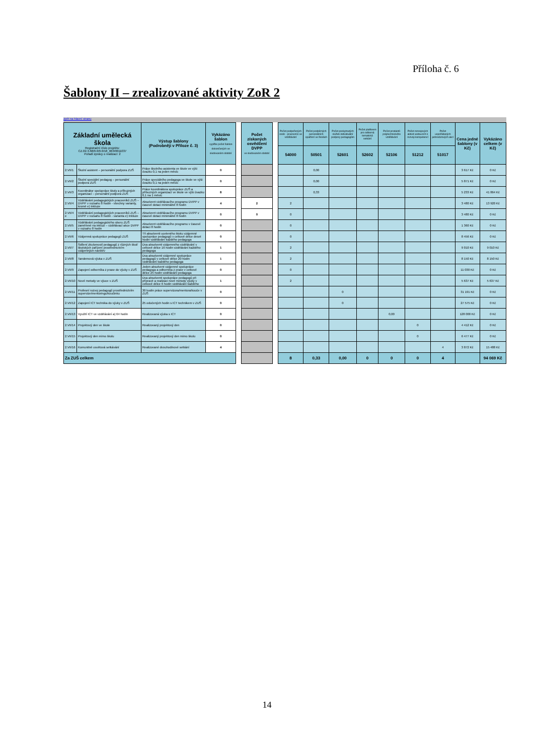Příloha č. 6
Šablony II – zrealizované aktivity ZoR 2
zpět na hlavní stranu
| Základní umělecká škola Registrační číslo projektu: CZ.02.3.68/0.0/0.0/18_063/0011037 Pořadí zprávy o realizaci: 2 | | Výstup šablony (Podrobněji v Příloze č. 3) | Vykázáno šablon vyplňte počet šablon dokončených ve sledovaném období | | Počet získaných osvědčení DVPP ve sledovaném období | | Počet podpořených osob - pracovníci ve vzdělávání | Počet podpůrných personálních opatření ve školách | Počet poskytnutých služeb individuální podpory pedagogům | Počet platforem pro odborná tematická setkání | Počet produktů polytechnického vzdělávání | Počet rozvojových aktivit vedoucích k rozvoji kompetencí | Počet uspořádaných jednorázových akcí | Cena jedné šablony (v Kč) | Vykázáno celkem (v Kč) |
| | | | | | | | 54000 | 50501 | 52601 | 52602 | 52106 | 51212 | 51017 | | |
| 2.VII/1 | Školní asistent – personální podpora ZUŠ | Práce školního asistenta ve škole ve výši úvazku 0,1 na jeden měsíc | 0 | | | | | 0,00 | | | | | | 3 617 Kč | 0 Kč |
| 2.VII/2 | Školní speciální pedagog – personální podpora ZUŠ | Práce speciálního pedagoga ve škole ve výši úvazku 0,1 na jeden měsíc | 0 | | | | | 0,00 | | | | | | 5 871 Kč | 0 Kč |
| 2.VII/3 | Koordinátor spolupráce školy a příbuzných organizací – personální podpora ZUŠ | Práce koordinátora spolupráce ZUŠ a příbuzných organizací ve škole ve výši úvazku 0,1 na 1 měsíc | 8 | | | | | 0,33 | | | | | | 5 233 Kč | 41 864 Kč |
| 2.VII/4 | Vzdělávání pedagogických pracovníků ZUŠ – DVPP v rozsahu 8 hodin - všechny varianty, kromě e) Inkluze | Absolvent vzdělávacího programu DVPP v časové dotaci minimálně 8 hodin | 4 | | 2 | | 2 | | | | | | | 3 480 Kč | 13 920 Kč |
| 2.VII/4 e | Vzdělávání pedagogických pracovníků ZUŠ – DVPP v rozsahu 8 hodin - varianta e) Inkluze | Absolvent vzdělávacího programu DVPP v časové dotaci minimálně 8 hodin | 0 | | 0 | | 0 | | | | | | | 3 480 Kč | 0 Kč |
| 2.VII/5 | Vzdělávání pedagogického sboru ZUŠ zaměřené na inkluzi – vzdělávací akce DVPP v rozsahu 8 hodin | Absolvent vzdělávacího programu v časové dotaci 8 hodin | 0 | | | | 0 | | | | | | | 1 360 Kč | 0 Kč |
| 2.VII/6 | Vzájemná spolupráce pedagogů ZUŠ | Tři absolventi uceleného bloku vzájemné spolupráce pedagogů v celkové délce deset hodin vzdělávání každého pedagoga | 0 | | | | 0 | | | | | | | 8 456 Kč | 0 Kč |
| 2.VII/7 | Sdílení zkušeností pedagogů z různých škol/ školských zařízení prostřednictvím vzájemných návštěv | Dva absolventi vzájemného vzdělávání v celkové délce 16 hodin vzdělávání každého pedagoga | 1 | | | | 2 | | | | | | | 9 010 Kč | 9 010 Kč |
| 2.VII/8 | Tandemová výuka v ZUŠ | Dva absolventi vzájemné spolupráce pedagogů v celkové délce 20 hodin vzdělávání každého pedagoga | 1 | | | | 2 | | | | | | | 8 150 Kč | 8 150 Kč |
| 2.VII/9 | Zapojení odborníka z praxe do výuky v ZUŠ | Jeden absolvent vzájemné spolupráce pedagoga a odborníka z praxe v celkové délce 25 hodin vzdělávání pedagoga | 0 | | | | 0 | | | | | | | 11 030 Kč | 0 Kč |
| 2.VII/10 | Nové metody ve výuce v ZUŠ | Dva absolventi spolupráce pedagogů při přípravě a realizaci nové metody výuky v celkové délce 6 hodin vzdělávání každého | 1 | | | | 2 | | | | | | | 5 637 Kč | 5 637 Kč |
| 2.VII/11 | Profesní rozvoj pedagogů prostřednictvím supervize/mentoringu/koučinku | 30 hodin práce supervizora/mentora/kouče v ZUŠ | 0 | | | | | | 0 | | | | | 31 191 Kč | 0 Kč |
| 2.VII/12 | Zapojení ICT technika do výuky v ZUŠ | 25 odučených hodin s ICT technikem v ZUŠ | 0 | | | | | | 0 | | | | | 27 575 Kč | 0 Kč |
| 2.VII/13 | Využití ICT ve vzdělávání a) 64 hodin | Realizovaná výuka s ICT | 0 | | | | | | | | 0,00 | | | 128 000 Kč | 0 Kč |
| 2.VII/14 | Projektový den ve škole | Realizovaný projektový den | 0 | | | | | | | | | 0 | | 4 412 Kč | 0 Kč |
| 2.VII/15 | Projektový den mimo školu | Realizovaný projektový den mimo školu | 0 | | | | | | | | | 0 | | 6 477 Kč | 0 Kč |
| 2.VII/16 | Komunitně osvětová setkávání | Realizované dvouhodinové setkání | 4 | | | | | | | | | | 4 | 3 872 Kč | 15 488 Kč |
| Za ZUŠ celkem | | | | | | | 8 | 0,33 | 0,00 | 0 | 0 | 0 | 4 | | 94 069 Kč |
14